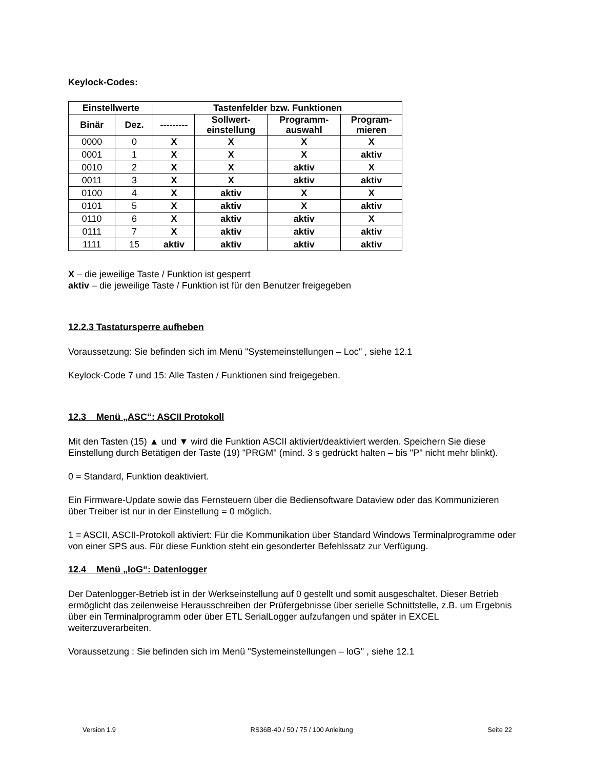Keylock-Codes:
| Einstellwerte | | Tastenfelder bzw. Funktionen | | | |
| --- | --- | --- | --- | --- | --- |
| Binär | Dez. | --------- | Sollwert- einstellung | Programm- auswahl | Program- mieren |
| 0000 | 0 | X | X | X | X |
| 0001 | 1 | X | X | X | aktiv |
| 0010 | 2 | X | X | aktiv | X |
| 0011 | 3 | X | X | aktiv | aktiv |
| 0100 | 4 | X | aktiv | X | X |
| 0101 | 5 | X | aktiv | X | aktiv |
| 0110 | 6 | X | aktiv | aktiv | X |
| 0111 | 7 | X | aktiv | aktiv | aktiv |
| 1111 | 15 | aktiv | aktiv | aktiv | aktiv |
X – die jeweilige Taste / Funktion ist gesperrt
aktiv – die jeweilige Taste / Funktion ist für den Benutzer freigegeben
12.2.3 Tastatursperre aufheben
Voraussetzung: Sie befinden sich im Menü "Systemeinstellungen – Loc" , siehe 12.1
Keylock-Code 7 und 15: Alle Tasten / Funktionen sind freigegeben.
12.3 Menü „ASC“: ASCII Protokoll
Mit den Tasten (15) ▲ und ▼ wird die Funktion ASCII aktiviert/deaktiviert werden. Speichern Sie diese Einstellung durch Betätigen der Taste (19) "PRGM" (mind. 3 s gedrückt halten – bis "P" nicht mehr blinkt).
0 = Standard, Funktion deaktiviert.
Ein Firmware-Update sowie das Fernsteuern über die Bediensoftware Dataview oder das Kommunizieren über Treiber ist nur in der Einstellung = 0 möglich.
1 = ASCII, ASCII-Protokoll aktiviert: Für die Kommunikation über Standard Windows Terminalprogramme oder von einer SPS aus. Für diese Funktion steht ein gesonderter Befehlssatz zur Verfügung.
12.4 Menü „loG“: Datenlogger
Der Datenlogger-Betrieb ist in der Werkseinstellung auf 0 gestellt und somit ausgeschaltet. Dieser Betrieb ermöglicht das zeilenweise Herausschreiben der Prüfergebnisse über serielle Schnittstelle, z.B. um Ergebnis über ein Terminalprogramm oder über ETL SerialLogger aufzufangen und später in EXCEL weiterzuverarbeiten.
Voraussetzung : Sie befinden sich im Menü "Systemeinstellungen – loG" , siehe 12.1
Version 1.9 RS36B-40 / 50 / 75 / 100 Anleitung Seite 22